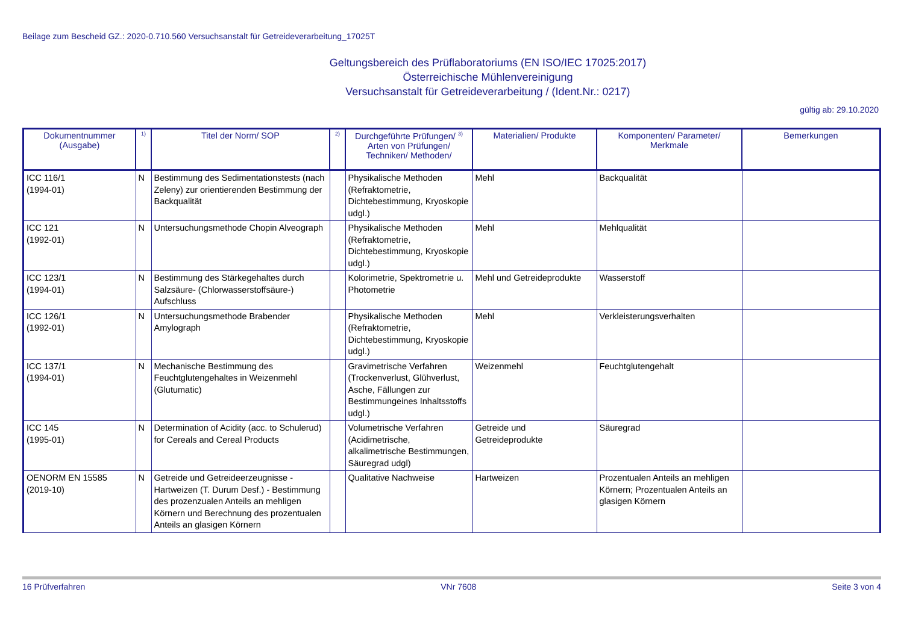Beilage zum Bescheid GZ.: 2020-0.710.560 Versuchsanstalt für Getreideverarbeitung_17025T
Geltungsbereich des Prüflaboratoriums (EN ISO/IEC 17025:2017)
Österreichische Mühlenvereinigung
Versuchsanstalt für Getreideverarbeitung / (Ident.Nr.: 0217)
gültig ab: 29.10.2020
| Dokumentnummer (Ausgabe) | <sup>1)</sup> | Titel der Norm/ SOP | <sup>2)</sup> | Durchgeführte Prüfungen/ <sup>3)</sup> Arten von Prüfungen/ Techniken/ Methoden/ | Materialien/ Produkte | Komponenten/ Parameter/ Merkmale | Bemerkungen |
| --- | --- | --- | --- | --- | --- | --- | --- |
| ICC 116/1 (1994-01) | N | Bestimmung des Sedimentationstests (nach Zeleny) zur orientierenden Bestimmung der Backqualität | | Physikalische Methoden (Refraktometrie, Dichtebestimmung, Kryoskopie udgl.) | Mehl | Backqualität | |
| ICC 121 (1992-01) | N | Untersuchungsmethode Chopin Alveograph | | Physikalische Methoden (Refraktometrie, Dichtebestimmung, Kryoskopie udgl.) | Mehl | Mehlqualität | |
| ICC 123/1 (1994-01) | N | Bestimmung des Stärkegehaltes durch Salzsäure- (Chlorwasserstoffsäure-) Aufschluss | | Kolorimetrie, Spektrometrie u. Photometrie | Mehl und Getreideprodukte | Wasserstoff | |
| ICC 126/1 (1992-01) | N | Untersuchungsmethode Brabender Amylograph | | Physikalische Methoden (Refraktometrie, Dichtebestimmung, Kryoskopie udgl.) | Mehl | Verkleisterungsverhalten | |
| ICC 137/1 (1994-01) | N | Mechanische Bestimmung des Feuchtglutengehaltes in Weizenmehl (Glutumatic) | | Gravimetrische Verfahren (Trockenverlust, Glühverlust, Asche, Fällungen zur Bestimmungeines Inhaltsstoffs udgl.) | Weizenmehl | Feuchtglutengehalt | |
| ICC 145 (1995-01) | N | Determination of Acidity (acc. to Schulerud) for Cereals and Cereal Products | | Volumetrische Verfahren (Acidimetrische, alkalimetrische Bestimmungen, Säuregrad udgl) | Getreide und Getreideprodukte | Säuregrad | |
| OENORM EN 15585 (2019-10) | N | Getreide und Getreideerzeugnisse - Hartweizen (T. Durum Desf.) - Bestimmung des prozenzualen Anteils an mehligen Körnern und Berechnung des prozentualen Anteils an glasigen Körnern | | Qualitative Nachweise | Hartweizen | Prozentualen Anteils an mehligen Körnern; Prozentualen Anteils an glasigen Körnern | |
16 Prüfverfahren VNr 7608 Seite 3 von 4